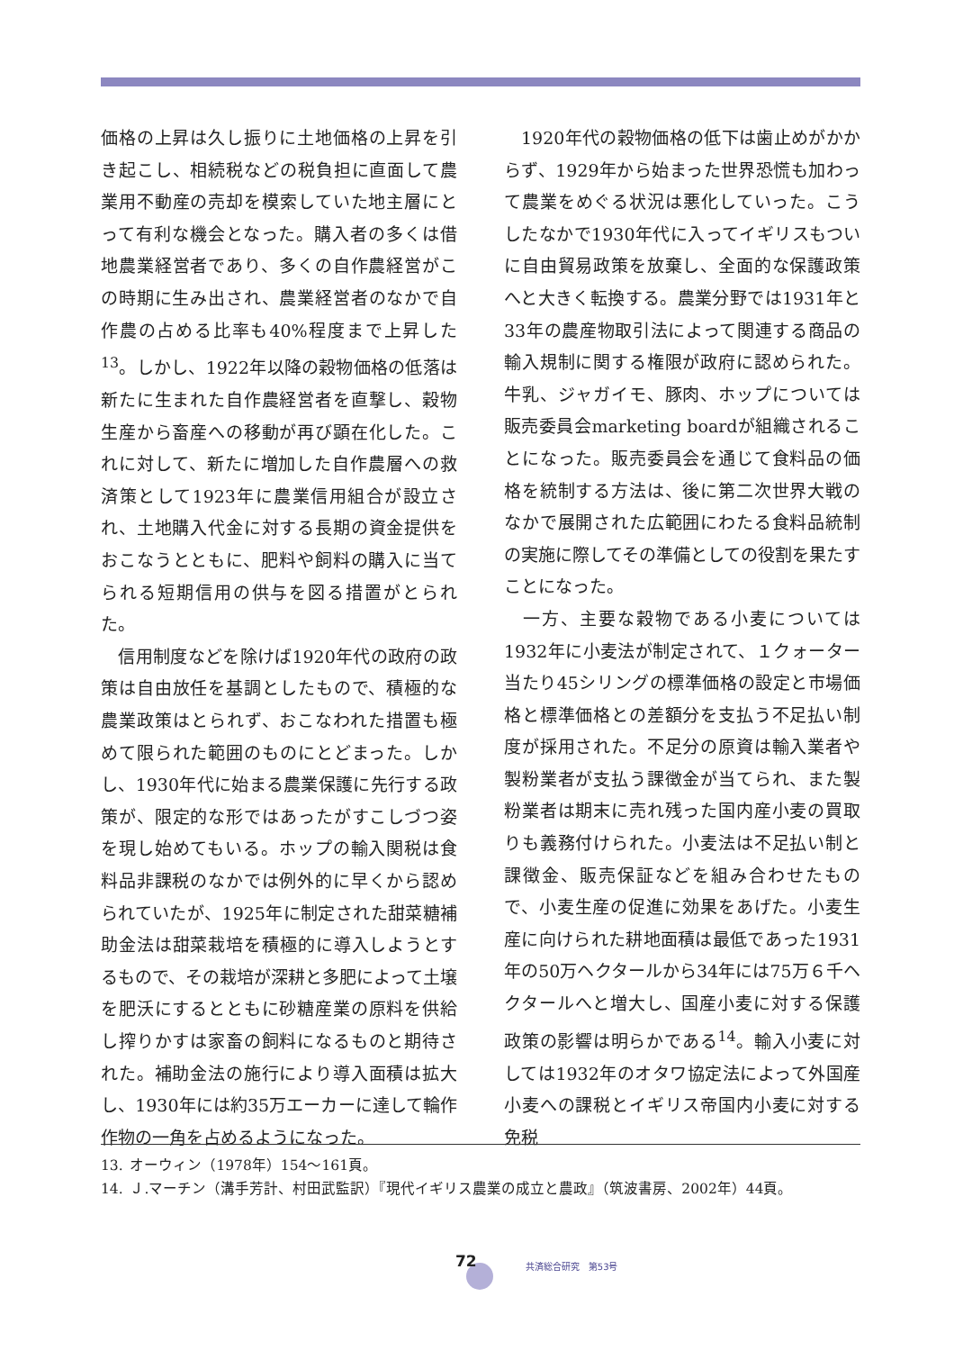価格の上昇は久し振りに土地価格の上昇を引き起こし、相続税などの税負担に直面して農業用不動産の売却を模索していた地主層にとって有利な機会となった。購入者の多くは借地農業経営者であり、多くの自作農経営がこの時期に生み出され、農業経営者のなかで自作農の占める比率も40%程度まで上昇した<sup>13</sup>。しかし、1922年以降の穀物価格の低落は新たに生まれた自作農経営者を直撃し、穀物生産から畜産への移動が再び顕在化した。これに対して、新たに増加した自作農層への救済策として1923年に農業信用組合が設立され、土地購入代金に対する長期の資金提供をおこなうとともに、肥料や飼料の購入に当てられる短期信用の供与を図る措置がとられた。
 信用制度などを除けば1920年代の政府の政策は自由放任を基調としたもので、積極的な農業政策はとられず、おこなわれた措置も極めて限られた範囲のものにとどまった。しかし、1930年代に始まる農業保護に先行する政策が、限定的な形ではあったがすこしづつ姿を現し始めてもいる。ホップの輸入関税は食料品非課税のなかでは例外的に早くから認められていたが、1925年に制定された甜菜糖補助金法は甜菜栽培を積極的に導入しようとするもので、その栽培が深耕と多肥によって土壌を肥沃にするとともに砂糖産業の原料を供給し搾りかすは家畜の飼料になるものと期待された。補助金法の施行により導入面積は拡大し、1930年には約35万エーカーに達して輪作作物の一角を占めるようになった。
 1920年代の穀物価格の低下は歯止めがかからず、1929年から始まった世界恐慌も加わって農業をめぐる状況は悪化していった。こうしたなかで1930年代に入ってイギリスもついに自由貿易政策を放棄し、全面的な保護政策へと大きく転換する。農業分野では1931年と33年の農産物取引法によって関連する商品の輸入規制に関する権限が政府に認められた。牛乳、ジャガイモ、豚肉、ホップについては販売委員会marketing boardが組織されることになった。販売委員会を通じて食料品の価格を統制する方法は、後に第二次世界大戦のなかで展開された広範囲にわたる食料品統制の実施に際してその準備としての役割を果たすことになった。
 一方、主要な穀物である小麦については1932年に小麦法が制定されて、１クォーター当たり45シリングの標準価格の設定と市場価格と標準価格との差額分を支払う不足払い制度が採用された。不足分の原資は輸入業者や製粉業者が支払う課徴金が当てられ、また製粉業者は期末に売れ残った国内産小麦の買取りも義務付けられた。小麦法は不足払い制と課徴金、販売保証などを組み合わせたもので、小麦生産の促進に効果をあげた。小麦生産に向けられた耕地面積は最低であった1931年の50万ヘクタールから34年には75万６千ヘクタールへと増大し、国産小麦に対する保護政策の影響は明らかである<sup>14</sup>。輸入小麦に対しては1932年のオタワ協定法によって外国産小麦への課税とイギリス帝国内小麦に対する免税
13. オーウィン（1978年）154～161頁。
14. Ｊ.マーチン（溝手芳計、村田武監訳）『現代イギリス農業の成立と農政』（筑波書房、2002年）44頁。
72 共済総合研究　第53号